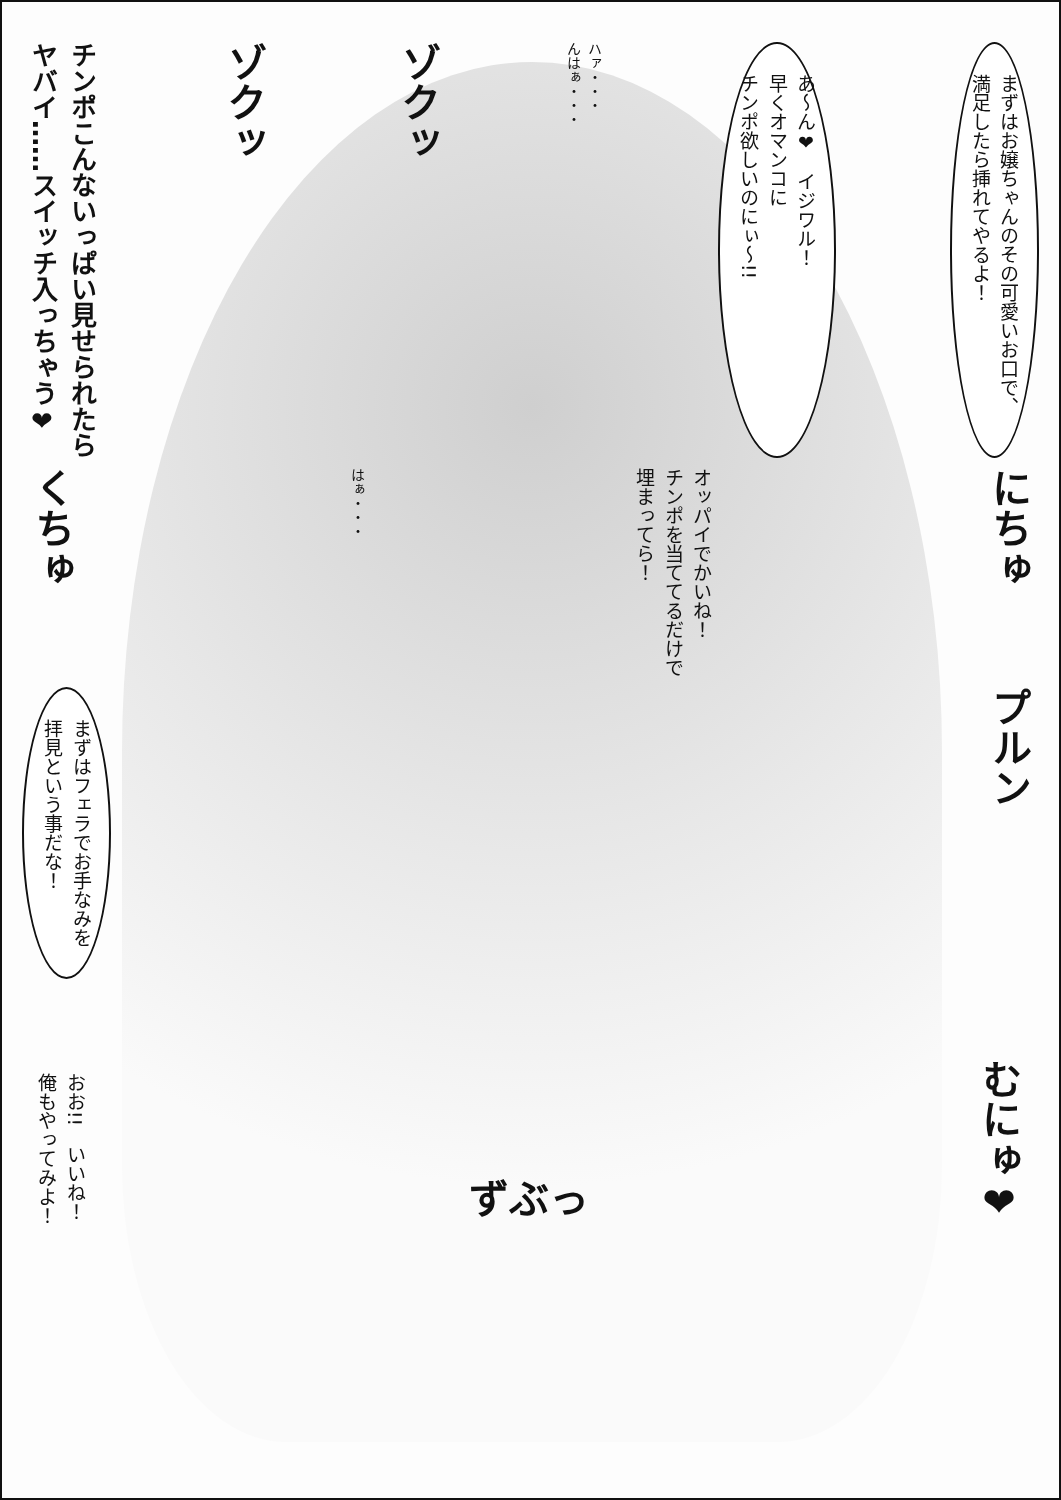まずはお嬢ちゃんのその可愛いお口で、
満足したら挿れてやるよ！
あ～ん❤　イジワル！
早くオマンコに
チンポ欲しいのにぃ～!!
ハァ・・・
んはぁ・・・
ゾクッ
ゾクッ
チンポこんないっぱい見せられたら
ヤバイ……スイッチ入っちゃう❤
にちゅ
オッパイでかいね！
チンポを当ててるだけで
埋まってら！
はぁ・・・
くちゅ
プルン
まずはフェラでお手なみを
拝見という事だな！
むにゅ❤
ずぶっ
おお!!　いいね！
俺もやってみよ！